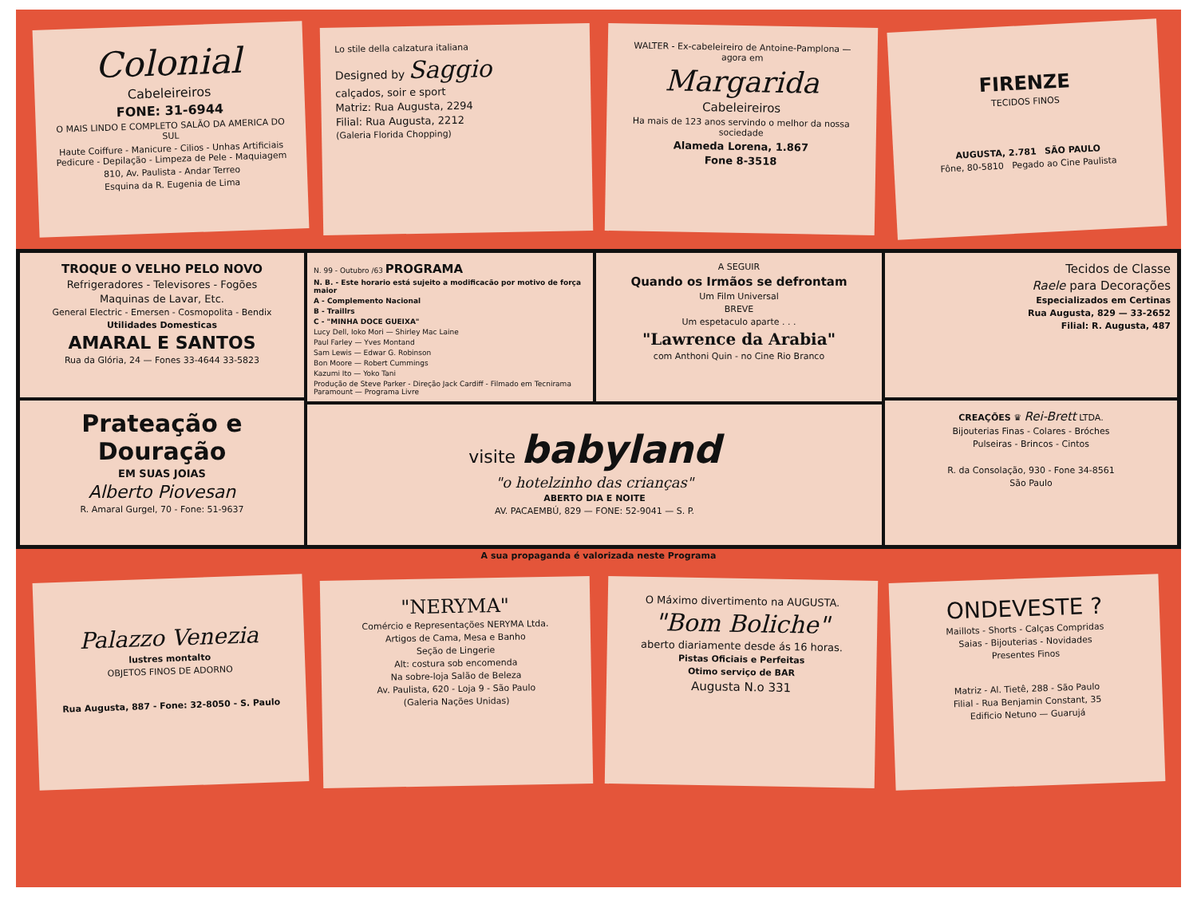Colonial
Cabeleireiros
FONE: 31-6944
O MAIS LINDO E COMPLETO SALÃO DA AMERICA DO SUL
Haute Coiffure - Manicure - Cilios - Unhas Artificiais Pedicure - Depilação - Limpeza de Pele - Maquiagem
810, Av. Paulista - Andar Terreo
Esquina da R. Eugenia de Lima
Lo stile della calzatura italiana
Designed by Saggio
calçados, soir e sport
Matriz: Rua Augusta, 2294
Filial: Rua Augusta, 2212
(Galeria Florida Chopping)
WALTER - Ex-cabeleireiro de Antoine-Pamplona — agora em
Margarida
Cabeleireiros
Ha mais de 123 anos servindo o melhor da nossa sociedade
Alameda Lorena, 1.867
Fone 8-3518
FIRENZE
TECIDOS FINOS
AUGUSTA, 2.781 SÃO PAULO
Fône, 80-5810 Pegado ao Cine Paulista
TROQUE O VELHO PELO NOVO
Refrigeradores - Televisores - Fogões
Maquinas de Lavar, Etc.
General Electric - Emersen - Cosmopolita - Bendix
Utilidades Domesticas
AMARAL E SANTOS
Rua da Glória, 24 — Fones 33-4644 33-5823
Prateação e Douração
EM SUAS JOIAS
Alberto Piovesan
R. Amaral Gurgel, 70 - Fone: 51-9637
N. 99 - Outubro /63 PROGRAMA
N. B. - Este horario está sujeito a modificacão por motivo de força maior
A - Complemento Nacional
B - Traillrs
C - "MINHA DOCE GUEIXA"
Lucy Dell, Ioko Mori — Shirley Mac Laine
Paul Farley — Yves Montand
Sam Lewis — Edwar G. Robinson
Bon Moore — Robert Cummings
Kazumi Ito — Yoko Tani
Produção de Steve Parker - Direção Jack Cardiff - Filmado em Tecnirama Paramount — Programa Livre
A SEGUIR
Quando os Irmãos se defrontam
Um Film Universal
BREVE
Um espetaculo aparte . . .
"Lawrence da Arabia"
com Anthoni Quin - no Cine Rio Branco
visite babyland
"o hotelzinho das crianças"
ABERTO DIA E NOITE
AV. PACAEMBÚ, 829 — FONE: 52-9041 — S. P.
Tecidos de Classe
Raele para Decorações
Especializados em Certinas
Rua Augusta, 829 — 33-2652
Filial: R. Augusta, 487
CREAÇÕES ♛ Rei-Brett LTDA.
Bijouterias Finas - Colares - Bróches
Pulseiras - Brincos - Cintos
R. da Consolação, 930 - Fone 34-8561
São Paulo
A sua propaganda é valorizada neste Programa
Palazzo Venezia
lustres montalto
OBJETOS FINOS DE ADORNO
Rua Augusta, 887 - Fone: 32-8050 - S. Paulo
"NERYMA"
Comércio e Representações NERYMA Ltda.
Artigos de Cama, Mesa e Banho
Seção de Lingerie
Alt: costura sob encomenda
Na sobre-loja Salão de Beleza
Av. Paulista, 620 - Loja 9 - São Paulo
(Galeria Nações Unidas)
O Máximo divertimento na AUGUSTA.
"Bom Boliche"
aberto diariamente desde ás 16 horas.
Pistas Oficiais e Perfeitas
Otimo serviço de BAR
Augusta N.o 331
ONDEVESTE ?
Maillots - Shorts - Calças Compridas
Saias - Bijouterias - Novidades
Presentes Finos
Matriz - Al. Tietê, 288 - São Paulo
Filial - Rua Benjamin Constant, 35
Edificio Netuno — Guarujá